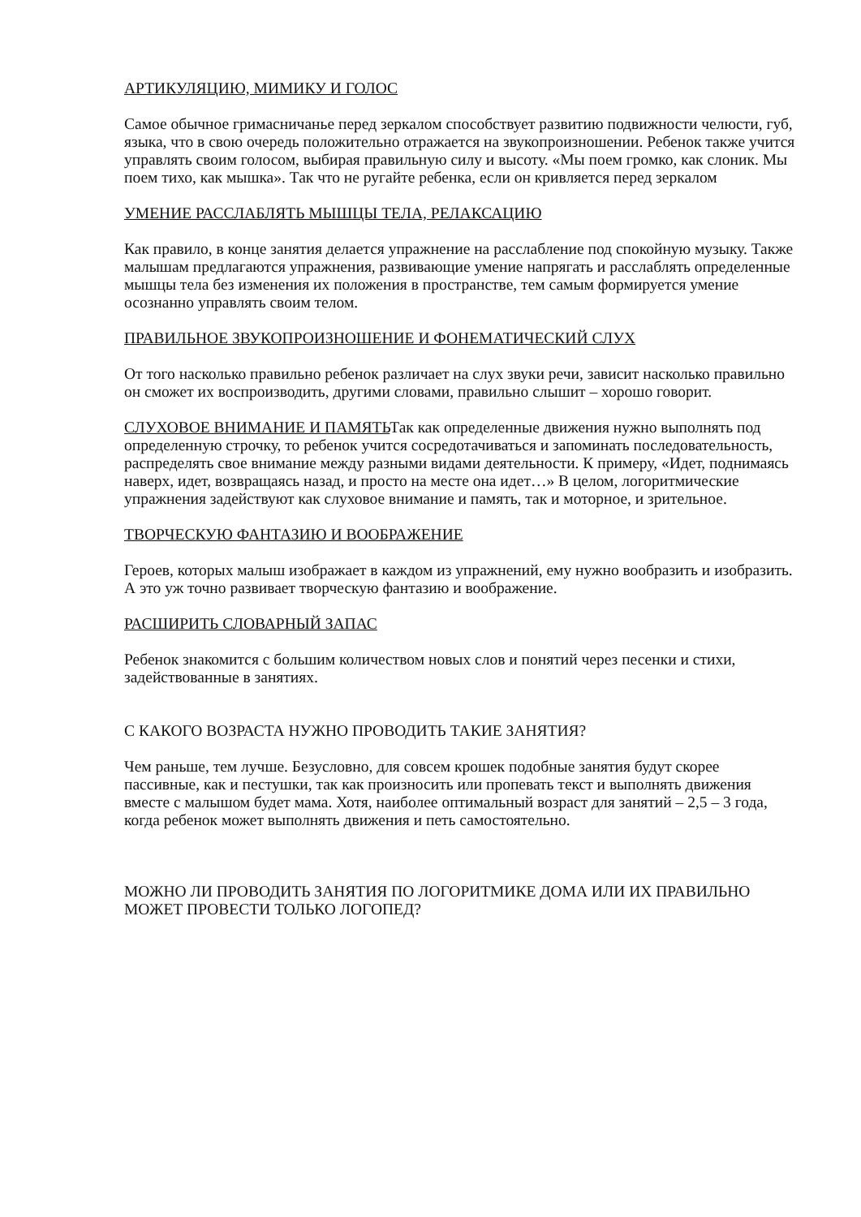АРТИКУЛЯЦИЮ, МИМИКУ И ГОЛОС
Самое обычное гримасничанье перед зеркалом способствует развитию подвижности челюсти, губ, языка, что в свою очередь положительно отражается на звукопроизношении. Ребенок также учится управлять своим голосом, выбирая правильную силу и высоту. «Мы поем громко, как слоник. Мы поем тихо, как мышка». Так что не ругайте ребенка, если он кривляется перед зеркалом
УМЕНИЕ РАССЛАБЛЯТЬ МЫШЦЫ ТЕЛА, РЕЛАКСАЦИЮ
Как правило, в конце занятия делается упражнение на расслабление под спокойную музыку. Также малышам предлагаются упражнения, развивающие умение напрягать и расслаблять определенные мышцы тела без изменения их положения в пространстве, тем самым формируется умение осознанно управлять своим телом.
ПРАВИЛЬНОЕ ЗВУКОПРОИЗНОШЕНИЕ И ФОНЕМАТИЧЕСКИЙ СЛУХ
От того насколько правильно ребенок различает на слух звуки речи, зависит насколько правильно он сможет их воспроизводить, другими словами, правильно слышит – хорошо говорит.
СЛУХОВОЕ ВНИМАНИЕ И ПАМЯТЬТак как определенные движения нужно выполнять под определенную строчку, то ребенок учится сосредотачиваться и запоминать последовательность, распределять свое внимание между разными видами деятельности. К примеру, «Идет, поднимаясь наверх, идет, возвращаясь назад, и просто на месте она идет…» В целом, логоритмические упражнения задействуют как слуховое внимание и память, так и моторное, и зрительное.
ТВОРЧЕСКУЮ ФАНТАЗИЮ И ВООБРАЖЕНИЕ
Героев, которых малыш изображает в каждом из упражнений, ему нужно вообразить и изобразить. А это уж точно развивает творческую фантазию и воображение.
РАСШИРИТЬ СЛОВАРНЫЙ ЗАПАС
Ребенок знакомится с большим количеством новых слов и понятий через песенки и стихи, задействованные в занятиях.
С КАКОГО ВОЗРАСТА НУЖНО ПРОВОДИТЬ ТАКИЕ ЗАНЯТИЯ?
Чем раньше, тем лучше. Безусловно, для совсем крошек подобные занятия будут скорее пассивные, как и пестушки, так как произносить или пропевать текст и выполнять движения вместе с малышом будет мама. Хотя, наиболее оптимальный возраст для занятий – 2,5 – 3 года, когда ребенок может выполнять движения и петь самостоятельно.
МОЖНО ЛИ ПРОВОДИТЬ ЗАНЯТИЯ ПО ЛОГОРИТМИКЕ ДОМА ИЛИ ИХ ПРАВИЛЬНО МОЖЕТ ПРОВЕСТИ ТОЛЬКО ЛОГОПЕД?